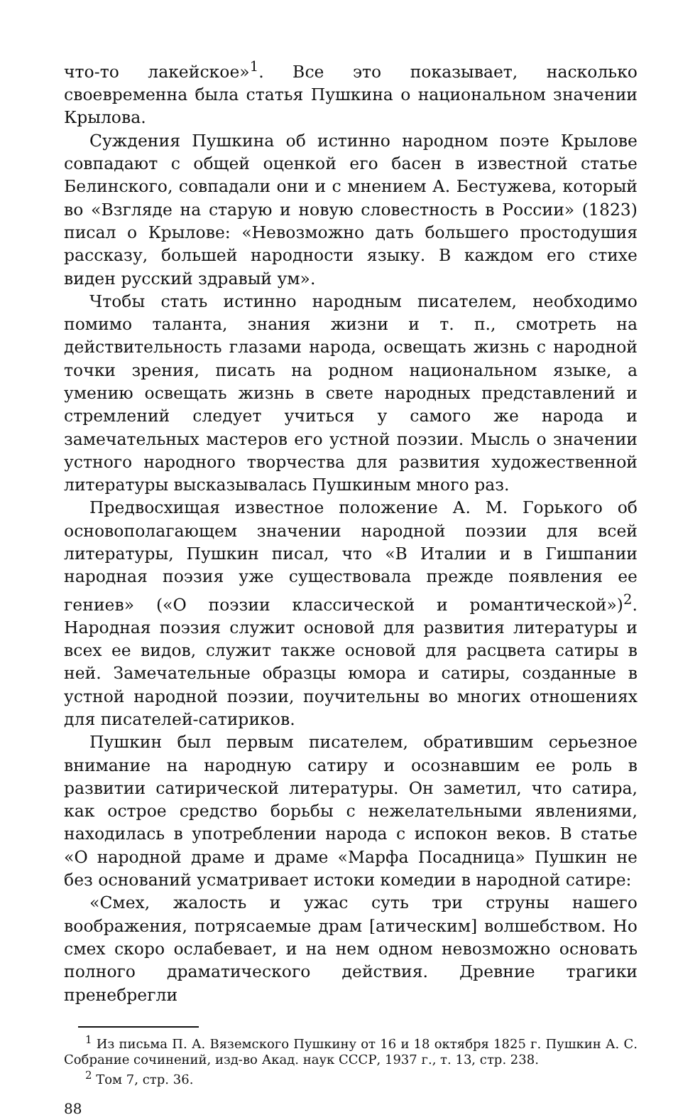что-то лакейское»<sup>1</sup>. Все это показывает, насколько своевременна была статья Пушкина о национальном значении Крылова.
Суждения Пушкина об истинно народном поэте Крылове совпадают с общей оценкой его басен в известной статье Белинского, совпадали они и с мнением А. Бестужева, который во «Взгляде на старую и новую словестность в России» (1823) писал о Крылове: «Невозможно дать большего простодушия рассказу, большей народности языку. В каждом его стихе виден русский здравый ум».
Чтобы стать истинно народным писателем, необходимо помимо таланта, знания жизни и т. п., смотреть на действительность глазами народа, освещать жизнь с народной точки зрения, писать на родном национальном языке, а умению освещать жизнь в свете народных представлений и стремлений следует учиться у самого же народа и замечательных мастеров его устной поэзии. Мысль о значении устного народного творчества для развития художественной литературы высказывалась Пушкиным много раз.
Предвосхищая известное положение А. М. Горького об основополагающем значении народной поэзии для всей литературы, Пушкин писал, что «В Италии и в Гишпании народная поэзия уже существовала прежде появления ее гениев» («О поэзии классической и романтической»)<sup>2</sup>. Народная поэзия служит основой для развития литературы и всех ее видов, служит также основой для расцвета сатиры в ней. Замечательные образцы юмора и сатиры, созданные в устной народной поэзии, поучительны во многих отношениях для писателей-сатириков.
Пушкин был первым писателем, обратившим серьезное внимание на народную сатиру и осознавшим ее роль в развитии сатирической литературы. Он заметил, что сатира, как острое средство борьбы с нежелательными явлениями, находилась в употреблении народа с испокон веков. В статье «О народной драме и драме «Марфа Посадница» Пушкин не без оснований усматривает истоки комедии в народной сатире:
«Смех, жалость и ужас суть три струны нашего воображения, потрясаемые драм [атическим] волшебством. Но смех скоро ослабевает, и на нем одном невозможно основать полного драматического действия. Древние трагики пренебрегли
<sup>1</sup> Из письма П. А. Вяземского Пушкину от 16 и 18 октября 1825 г. Пушкин А. С. Собрание сочинений, изд-во Акад. наук СССР, 1937 г., т. 13, стр. 238.
<sup>2</sup> Том 7, стр. 36.
88